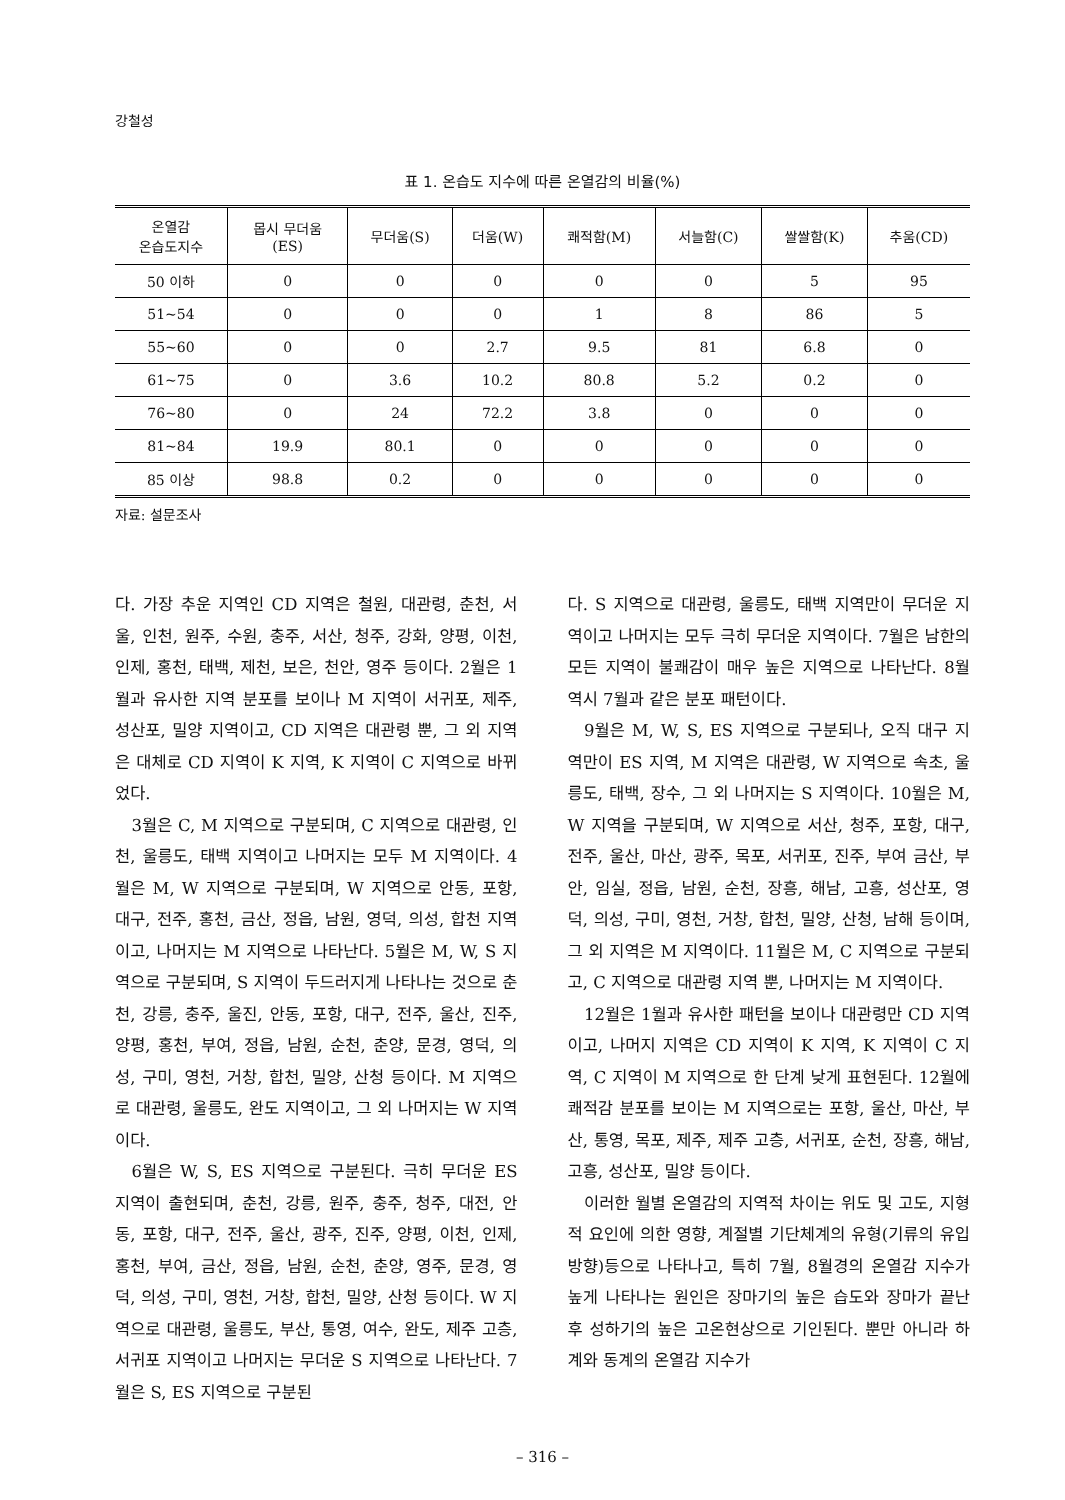강철성
표 1. 온습도 지수에 따른 온열감의 비율(%)
| 온열감 온습도지수 | 몹시 무더움 (ES) | 무더움(S) | 더움(W) | 쾌적함(M) | 서늘함(C) | 쌀쌀함(K) | 추움(CD) |
| --- | --- | --- | --- | --- | --- | --- | --- |
| 50 이하 | 0 | 0 | 0 | 0 | 0 | 5 | 95 |
| 51~54 | 0 | 0 | 0 | 1 | 8 | 86 | 5 |
| 55~60 | 0 | 0 | 2.7 | 9.5 | 81 | 6.8 | 0 |
| 61~75 | 0 | 3.6 | 10.2 | 80.8 | 5.2 | 0.2 | 0 |
| 76~80 | 0 | 24 | 72.2 | 3.8 | 0 | 0 | 0 |
| 81~84 | 19.9 | 80.1 | 0 | 0 | 0 | 0 | 0 |
| 85 이상 | 98.8 | 0.2 | 0 | 0 | 0 | 0 | 0 |
자료: 설문조사
다. 가장 추운 지역인 CD 지역은 철원, 대관령, 춘천, 서울, 인천, 원주, 수원, 충주, 서산, 청주, 강화, 양평, 이천, 인제, 홍천, 태백, 제천, 보은, 천안, 영주 등이다. 2월은 1월과 유사한 지역 분포를 보이나 M 지역이 서귀포, 제주, 성산포, 밀양 지역이고, CD 지역은 대관령 뿐, 그 외 지역은 대체로 CD 지역이 K 지역, K 지역이 C 지역으로 바뀌었다.
3월은 C, M 지역으로 구분되며, C 지역으로 대관령, 인천, 울릉도, 태백 지역이고 나머지는 모두 M 지역이다. 4월은 M, W 지역으로 구분되며, W 지역으로 안동, 포항, 대구, 전주, 홍천, 금산, 정읍, 남원, 영덕, 의성, 합천 지역이고, 나머지는 M 지역으로 나타난다. 5월은 M, W, S 지역으로 구분되며, S 지역이 두드러지게 나타나는 것으로 춘천, 강릉, 충주, 울진, 안동, 포항, 대구, 전주, 울산, 진주, 양평, 홍천, 부여, 정읍, 남원, 순천, 춘양, 문경, 영덕, 의성, 구미, 영천, 거창, 합천, 밀양, 산청 등이다. M 지역으로 대관령, 울릉도, 완도 지역이고, 그 외 나머지는 W 지역이다.
6월은 W, S, ES 지역으로 구분된다. 극히 무더운 ES 지역이 출현되며, 춘천, 강릉, 원주, 충주, 청주, 대전, 안동, 포항, 대구, 전주, 울산, 광주, 진주, 양평, 이천, 인제, 홍천, 부여, 금산, 정읍, 남원, 순천, 춘양, 영주, 문경, 영덕, 의성, 구미, 영천, 거창, 합천, 밀양, 산청 등이다. W 지역으로 대관령, 울릉도, 부산, 통영, 여수, 완도, 제주 고층, 서귀포 지역이고 나머지는 무더운 S 지역으로 나타난다. 7월은 S, ES 지역으로 구분된
다. S 지역으로 대관령, 울릉도, 태백 지역만이 무더운 지역이고 나머지는 모두 극히 무더운 지역이다. 7월은 남한의 모든 지역이 불쾌감이 매우 높은 지역으로 나타난다. 8월 역시 7월과 같은 분포 패턴이다.
9월은 M, W, S, ES 지역으로 구분되나, 오직 대구 지역만이 ES 지역, M 지역은 대관령, W 지역으로 속초, 울릉도, 태백, 장수, 그 외 나머지는 S 지역이다. 10월은 M, W 지역을 구분되며, W 지역으로 서산, 청주, 포항, 대구, 전주, 울산, 마산, 광주, 목포, 서귀포, 진주, 부여 금산, 부안, 임실, 정읍, 남원, 순천, 장흥, 해남, 고흥, 성산포, 영덕, 의성, 구미, 영천, 거창, 합천, 밀양, 산청, 남해 등이며, 그 외 지역은 M 지역이다. 11월은 M, C 지역으로 구분되고, C 지역으로 대관령 지역 뿐, 나머지는 M 지역이다.
12월은 1월과 유사한 패턴을 보이나 대관령만 CD 지역이고, 나머지 지역은 CD 지역이 K 지역, K 지역이 C 지역, C 지역이 M 지역으로 한 단계 낮게 표현된다. 12월에 쾌적감 분포를 보이는 M 지역으로는 포항, 울산, 마산, 부산, 통영, 목포, 제주, 제주 고층, 서귀포, 순천, 장흥, 해남, 고흥, 성산포, 밀양 등이다.
이러한 월별 온열감의 지역적 차이는 위도 및 고도, 지형적 요인에 의한 영향, 계절별 기단체계의 유형(기류의 유입 방향)등으로 나타나고, 특히 7월, 8월경의 온열감 지수가 높게 나타나는 원인은 장마기의 높은 습도와 장마가 끝난 후 성하기의 높은 고온현상으로 기인된다. 뿐만 아니라 하계와 동계의 온열감 지수가
– 316 –